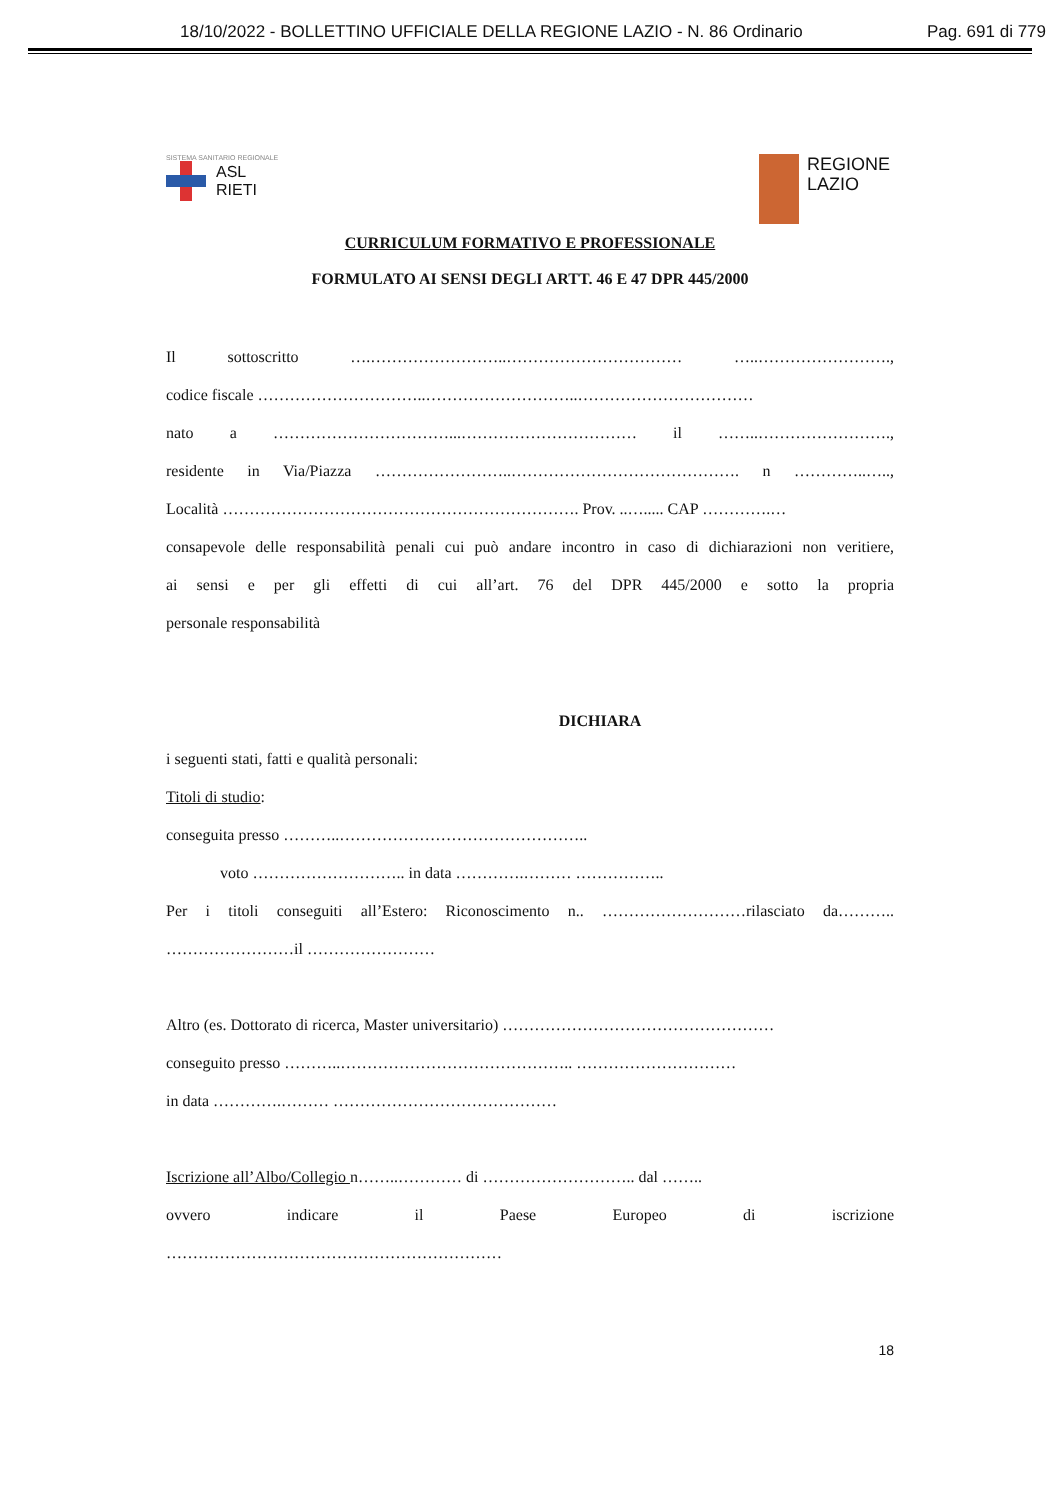18/10/2022 - BOLLETTINO UFFICIALE DELLA REGIONE LAZIO - N. 86 Ordinario Pag. 691 di 779
SISTEMA SANITARIO REGIONALE
ASL
RIETI
REGIONE
LAZIO
CURRICULUM FORMATIVO E PROFESSIONALE
FORMULATO AI SENSI DEGLI ARTT. 46 E 47 DPR 445/2000
Il sottoscritto ….……………………..…………………………… …..…………………….,
codice fiscale …………………………..………………………..……………………………
nato a ……………………………...…………………………… il ……..…………………….,
residente in Via/Piazza ……………………..……………………………………. n …………..…..,
Località …………………………………………………………. Prov. ..…..... CAP ………….…
consapevole delle responsabilità penali cui può andare incontro in caso di dichiarazioni non veritiere,
ai sensi e per gli effetti di cui all’art. 76 del DPR 445/2000 e sotto la propria
personale responsabilità
DICHIARA
i seguenti stati, fatti e qualità personali:
Titoli di studio:
conseguita presso ………..………………………………………..
voto ……………………….. in data ………….……… ……………..
Per i titoli conseguiti all’Estero: Riconoscimento n.. ………………………rilasciato da………..
……………………il ……………………
Altro (es. Dottorato di ricerca, Master universitario) ……………………………………………
conseguito presso ………..…………………………………….. …………………………
in data ………….……… ……………………………………
Iscrizione all’Albo/Collegio n……..………… di ……………………….. dal ……..
ovvero indicare il Paese Europeo di iscrizione
………………………………………………………
18